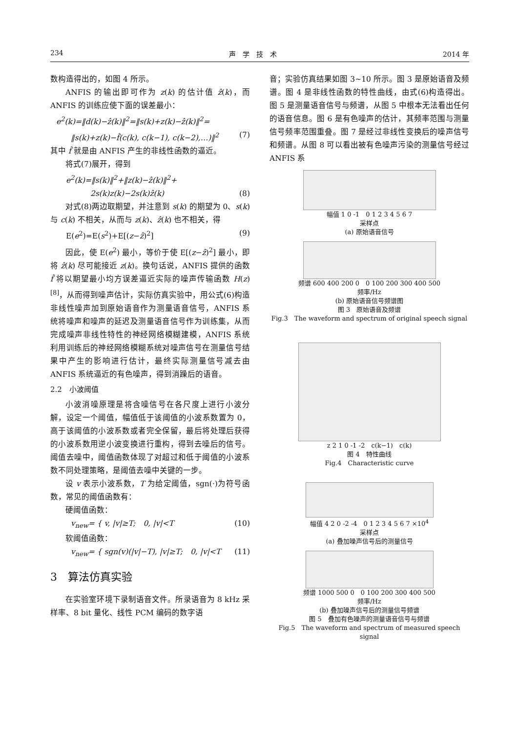234 声　学　技　术 2014 年
数构造得出的，如图 4 所示。
ANFIS 的输出即可作为 z(k) 的估计值 ẑ(k)，而 ANFIS 的训练应使下面的误差最小：
e<sup>2</sup>(k)=‖d(k)−ẑ(k)‖<sup>2</sup>=‖s(k)+z(k)−ẑ(k)‖<sup>2</sup>=
‖s(k)+z(k)−f̂(c(k), c(k−1), c(k−2),…)‖<sup>2</sup> (7)
其中 f̂ 就是由 ANFIS 产生的非线性函数的逼近。
将式(7)展开，得到
e<sup>2</sup>(k)=‖s(k)‖<sup>2</sup>+‖z(k)−ẑ(k)‖<sup>2</sup>+
2s(k)z(k)−2s(k)ẑ(k) (8)
对式(8)两边取期望，并注意到 s(k) 的期望为 0、s(k) 与 c(k) 不相关，从而与 z(k)、ẑ(k) 也不相关，得
E(e<sup>2</sup>)=E(s<sup>2</sup>)+E[(z−ẑ)<sup>2</sup>] (9)
因此，使 E(e<sup>2</sup>) 最小，等价于使 E[(z−ẑ)<sup>2</sup>] 最小，即将 ẑ(k) 尽可能接近 z(k)。换句话说，ANFIS 提供的函数 f̂ 将以期望最小均方误差逼近实际的噪声传输函数 H(z)<sup>[8]</sup>，从而得到噪声估计，实际仿真实验中，用公式(6)构造非线性噪声加到原始语音作为测量语音信号，ANFIS 系统将噪声和噪声的延迟及测量语音信号作为训练集，从而完成噪声非线性特性的神经网络模糊建模，ANFIS 系统利用训练后的神经网络模糊系统对噪声信号在测量信号结果中产生的影响进行估计，最终实际测量信号减去由 ANFIS 系统逼近的有色噪声，得到消躁后的语音。
2.2　小波阈值
小波消噪原理是将含噪信号在各尺度上进行小波分解，设定一个阈值，幅值低于该阈值的小波系数置为 0，高于该阈值的小波系数或者完全保留，最后将处理后获得的小波系数用逆小波变换进行重构，得到去噪后的信号。阈值去噪中，阈值函数体现了对超过和低于阈值的小波系数不同处理策略，是阈值去噪中关键的一步。
设 v 表示小波系数，T 为给定阈值，sgn(·)为符号函数，常见的阈值函数有：
硬阈值函数：
v<sub>new</sub>= { v, |v|≥T;　0, |v|<T (10)
软阈值函数：
v<sub>new</sub>= { sgn(v)(|v|−T), |v|≥T;　0, |v|<T (11)
3　算法仿真实验
在实验室环境下录制语音文件。所录语音为 8 kHz 采样率、8 bit 量化、线性 PCM 编码的数字语
音；实验仿真结果如图 3~10 所示。图 3 是原始语音及频谱。图 4 是非线性函数的特性曲线，由式(6)构造得出。图 5 是测量语音信号与频谱，从图 5 中根本无法看出任何的语音信息。图 6 是有色噪声的估计，其频率范围与测量信号频率范围重叠。图 7 是经过非线性变换后的噪声信号和频谱。从图 8 可以看出被有色噪声污染的测量信号经过 ANFIS 系
幅值 1 0 -1　0 1 2 3 4 5 6 7
采样点
(a) 原始语音信号
频谱 600 400 200 0　0 100 200 300 400 500
频率/Hz
(b) 原始语音信号频谱图
图 3　原始语音及频谱
Fig.3　The waveform and spectrum of original speech signal
z 2 1 0 -1 -2　c(k−1)　c(k)
图 4　特性曲线
Fig.4　Characteristic curve
幅值 4 2 0 -2 -4　0 1 2 3 4 5 6 7 ×10<sup>4</sup>
采样点
(a) 叠加噪声信号后的测量信号
频谱 1000 500 0　0 100 200 300 400 500
频率/Hz
(b) 叠加噪声信号后的测量信号频谱
图 5　叠加有色噪声的测量语音信号与频谱
Fig.5　The waveform and spectrum of measured speech signal